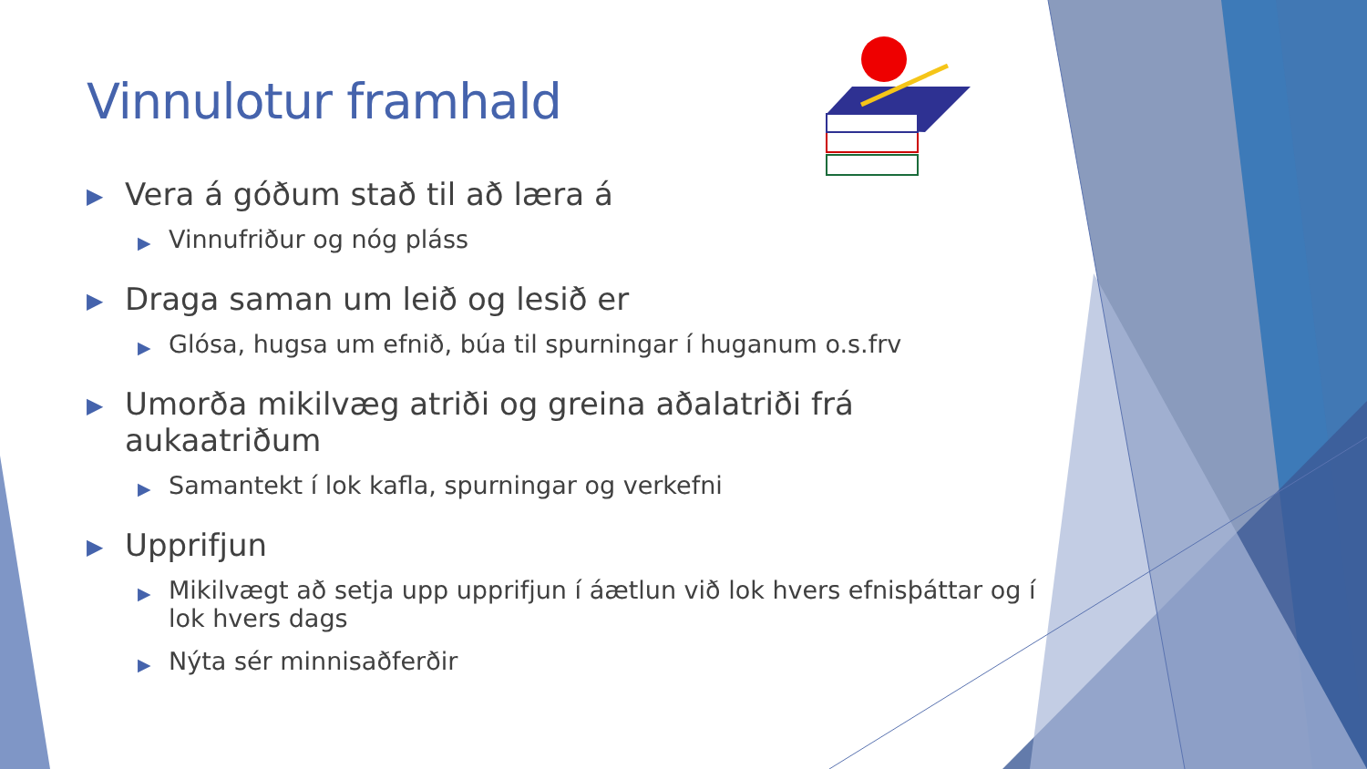Vinnulotur framhald
▶ Vera á góðum stað til að læra á
▶ Vinnufriður og nóg pláss
▶ Draga saman um leið og lesið er
▶ Glósa, hugsa um efnið, búa til spurningar í huganum o.s.frv
▶ Umorða mikilvæg atriði og greina aðalatriði frá aukaatriðum
▶ Samantekt í lok kafla, spurningar og verkefni
▶ Upprifjun
▶ Mikilvægt að setja upp upprifjun í áætlun við lok hvers efnisþáttar og í lok hvers dags
▶ Nýta sér minnisaðferðir